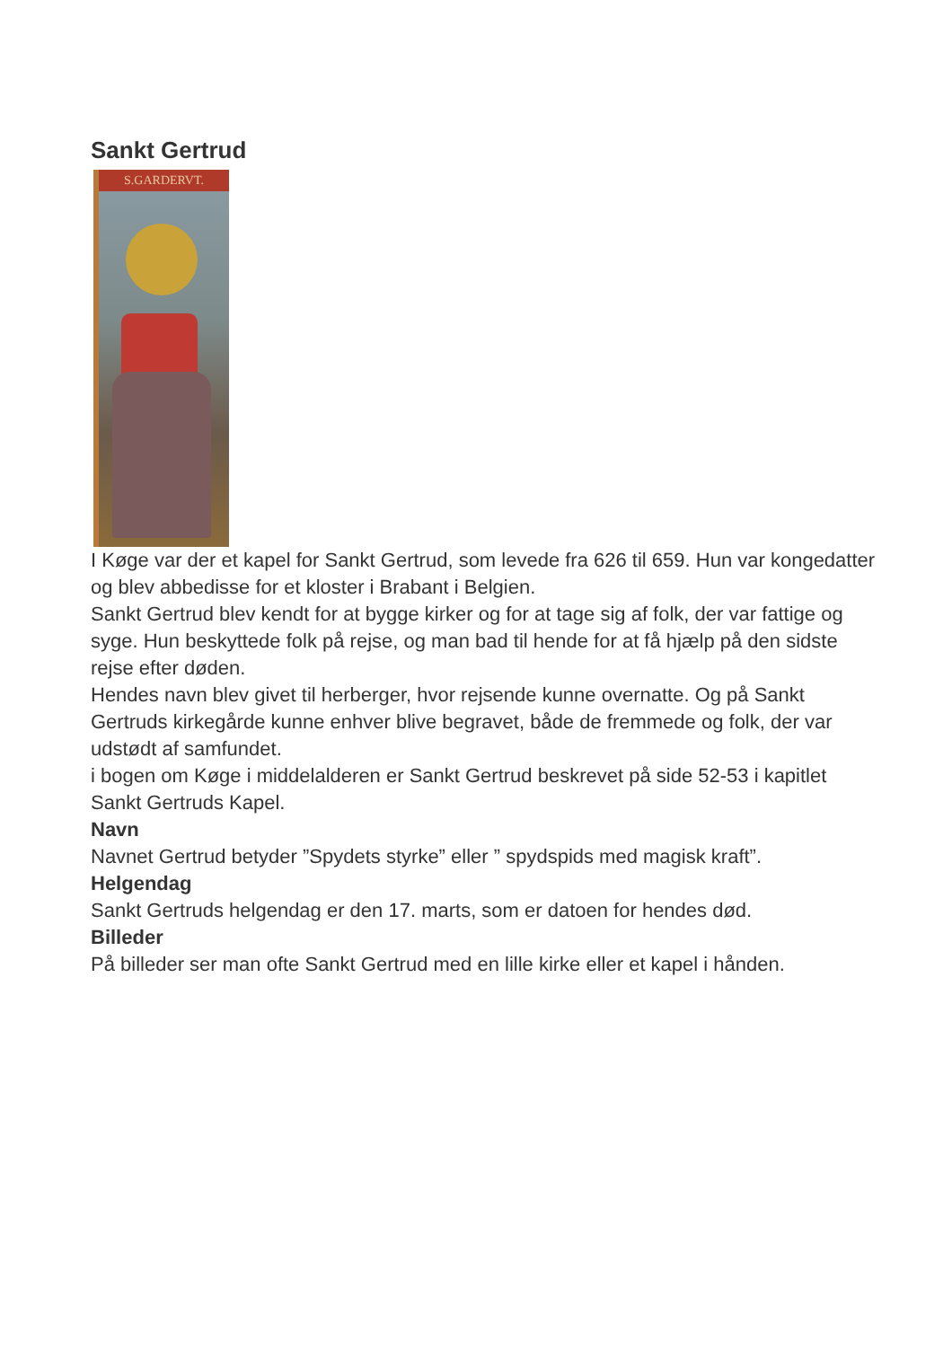Sankt Gertrud
S.GARDERVT.
I Køge var der et kapel for Sankt Gertrud, som levede fra 626 til 659. Hun var kongedatter og blev abbedisse for et kloster i Brabant i Belgien.
Sankt Gertrud blev kendt for at bygge kirker og for at tage sig af folk, der var fattige og syge. Hun beskyttede folk på rejse, og man bad til hende for at få hjælp på den sidste rejse efter døden.
Hendes navn blev givet til herberger, hvor rejsende kunne overnatte. Og på Sankt Gertruds kirkegårde kunne enhver blive begravet, både de fremmede og folk, der var udstødt af samfundet.
i bogen om Køge i middelalderen er Sankt Gertrud beskrevet på side 52-53 i kapitlet Sankt Gertruds Kapel.
Navn
Navnet Gertrud betyder ”Spydets styrke” eller ” spydspids med magisk kraft”.
Helgendag
Sankt Gertruds helgendag er den 17. marts, som er datoen for hendes død.
Billeder
På billeder ser man ofte Sankt Gertrud med en lille kirke eller et kapel i hånden.